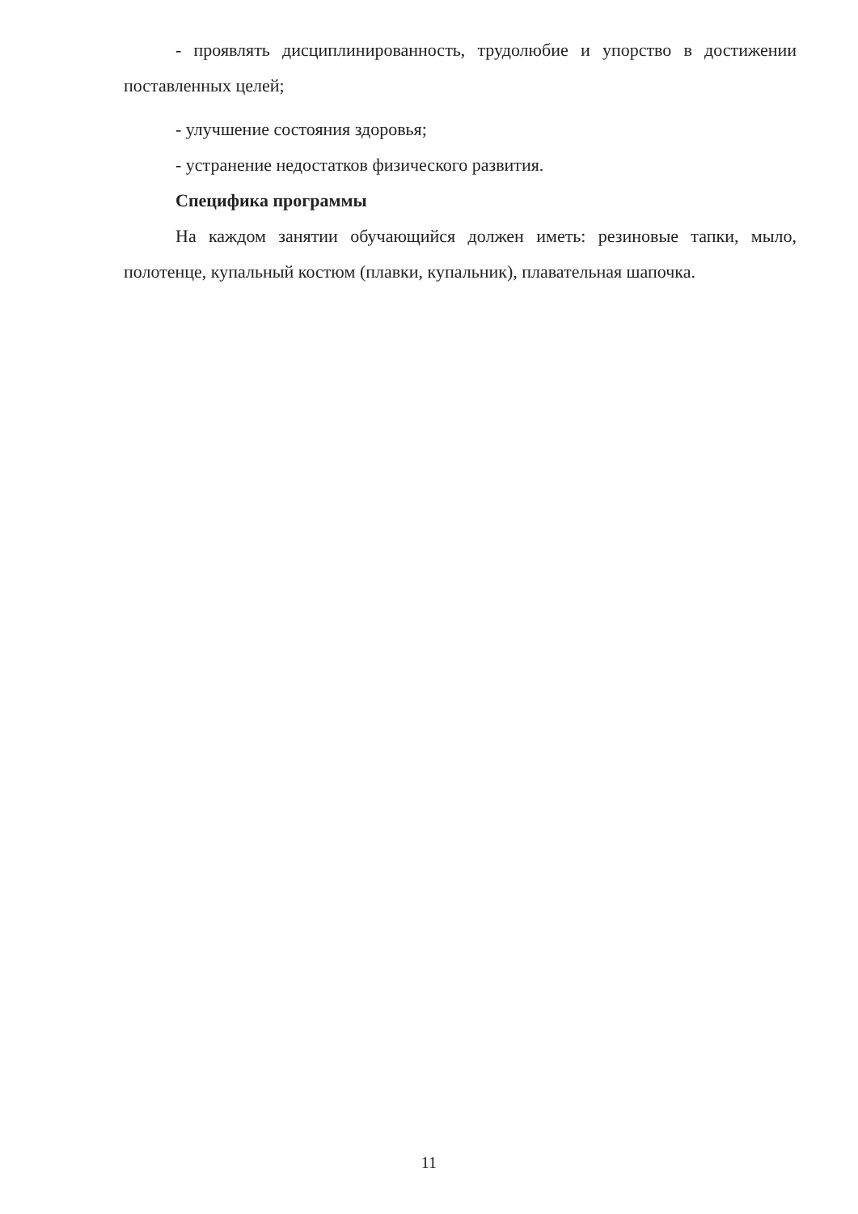- проявлять дисциплинированность, трудолюбие и упорство в достижении поставленных целей;
- улучшение состояния здоровья;
- устранение недостатков физического развития.
Специфика программы
На каждом занятии обучающийся должен иметь: резиновые тапки, мыло, полотенце, купальный костюм (плавки, купальник), плавательная шапочка.
11